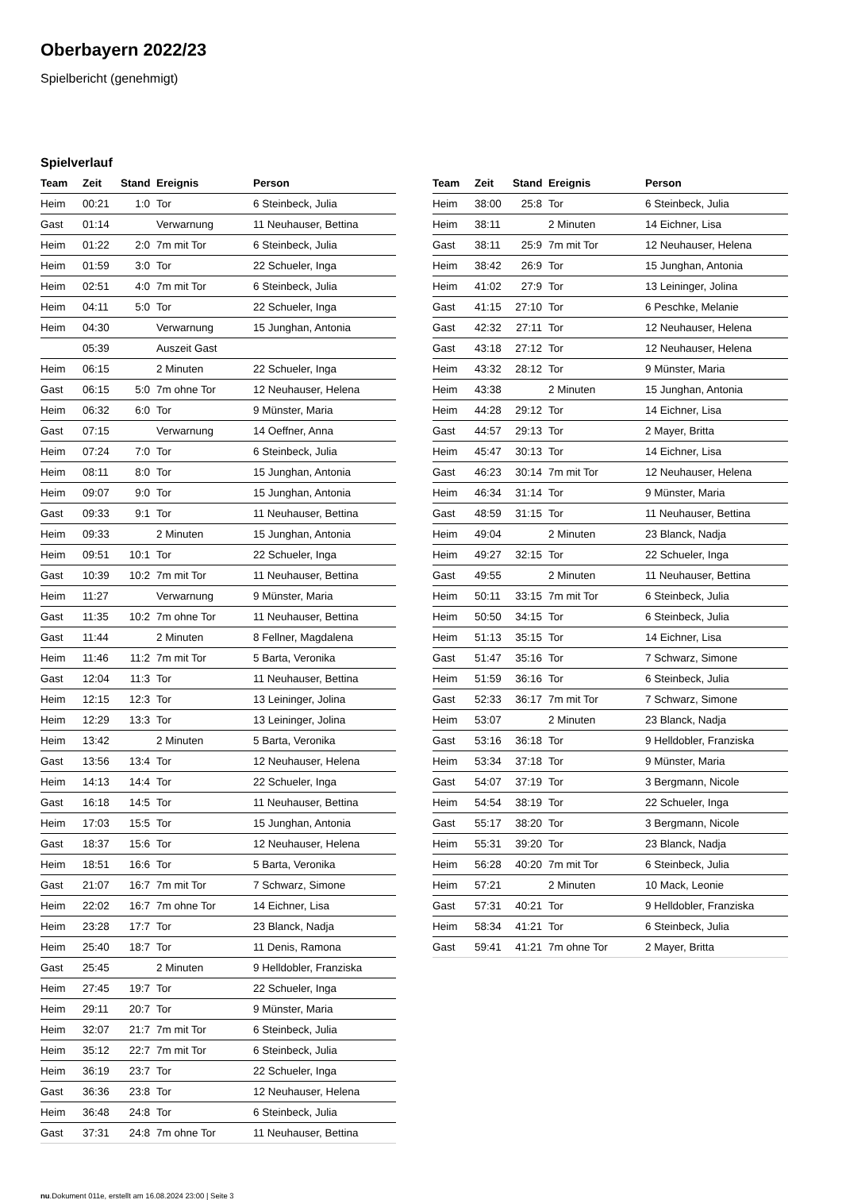Oberbayern 2022/23
Spielbericht (genehmigt)
Spielverlauf
| Team | Zeit | Stand | Ereignis | Person |
| --- | --- | --- | --- | --- |
| Heim | 00:21 | 1:0 | Tor | 6 Steinbeck, Julia |
| Gast | 01:14 | | Verwarnung | 11 Neuhauser, Bettina |
| Heim | 01:22 | 2:0 | 7m mit Tor | 6 Steinbeck, Julia |
| Heim | 01:59 | 3:0 | Tor | 22 Schueler, Inga |
| Heim | 02:51 | 4:0 | 7m mit Tor | 6 Steinbeck, Julia |
| Heim | 04:11 | 5:0 | Tor | 22 Schueler, Inga |
| Heim | 04:30 | | Verwarnung | 15 Junghan, Antonia |
| | 05:39 | | Auszeit Gast | |
| Heim | 06:15 | | 2 Minuten | 22 Schueler, Inga |
| Gast | 06:15 | 5:0 | 7m ohne Tor | 12 Neuhauser, Helena |
| Heim | 06:32 | 6:0 | Tor | 9 Münster, Maria |
| Gast | 07:15 | | Verwarnung | 14 Oeffner, Anna |
| Heim | 07:24 | 7:0 | Tor | 6 Steinbeck, Julia |
| Heim | 08:11 | 8:0 | Tor | 15 Junghan, Antonia |
| Heim | 09:07 | 9:0 | Tor | 15 Junghan, Antonia |
| Gast | 09:33 | 9:1 | Tor | 11 Neuhauser, Bettina |
| Heim | 09:33 | | 2 Minuten | 15 Junghan, Antonia |
| Heim | 09:51 | 10:1 | Tor | 22 Schueler, Inga |
| Gast | 10:39 | 10:2 | 7m mit Tor | 11 Neuhauser, Bettina |
| Heim | 11:27 | | Verwarnung | 9 Münster, Maria |
| Gast | 11:35 | 10:2 | 7m ohne Tor | 11 Neuhauser, Bettina |
| Gast | 11:44 | | 2 Minuten | 8 Fellner, Magdalena |
| Heim | 11:46 | 11:2 | 7m mit Tor | 5 Barta, Veronika |
| Gast | 12:04 | 11:3 | Tor | 11 Neuhauser, Bettina |
| Heim | 12:15 | 12:3 | Tor | 13 Leininger, Jolina |
| Heim | 12:29 | 13:3 | Tor | 13 Leininger, Jolina |
| Heim | 13:42 | | 2 Minuten | 5 Barta, Veronika |
| Gast | 13:56 | 13:4 | Tor | 12 Neuhauser, Helena |
| Heim | 14:13 | 14:4 | Tor | 22 Schueler, Inga |
| Gast | 16:18 | 14:5 | Tor | 11 Neuhauser, Bettina |
| Heim | 17:03 | 15:5 | Tor | 15 Junghan, Antonia |
| Gast | 18:37 | 15:6 | Tor | 12 Neuhauser, Helena |
| Heim | 18:51 | 16:6 | Tor | 5 Barta, Veronika |
| Gast | 21:07 | 16:7 | 7m mit Tor | 7 Schwarz, Simone |
| Heim | 22:02 | 16:7 | 7m ohne Tor | 14 Eichner, Lisa |
| Heim | 23:28 | 17:7 | Tor | 23 Blanck, Nadja |
| Heim | 25:40 | 18:7 | Tor | 11 Denis, Ramona |
| Gast | 25:45 | | 2 Minuten | 9 Helldobler, Franziska |
| Heim | 27:45 | 19:7 | Tor | 22 Schueler, Inga |
| Heim | 29:11 | 20:7 | Tor | 9 Münster, Maria |
| Heim | 32:07 | 21:7 | 7m mit Tor | 6 Steinbeck, Julia |
| Heim | 35:12 | 22:7 | 7m mit Tor | 6 Steinbeck, Julia |
| Heim | 36:19 | 23:7 | Tor | 22 Schueler, Inga |
| Gast | 36:36 | 23:8 | Tor | 12 Neuhauser, Helena |
| Heim | 36:48 | 24:8 | Tor | 6 Steinbeck, Julia |
| Gast | 37:31 | 24:8 | 7m ohne Tor | 11 Neuhauser, Bettina |
| Team | Zeit | Stand | Ereignis | Person |
| --- | --- | --- | --- | --- |
| Heim | 38:00 | 25:8 | Tor | 6 Steinbeck, Julia |
| Heim | 38:11 | | 2 Minuten | 14 Eichner, Lisa |
| Gast | 38:11 | 25:9 | 7m mit Tor | 12 Neuhauser, Helena |
| Heim | 38:42 | 26:9 | Tor | 15 Junghan, Antonia |
| Heim | 41:02 | 27:9 | Tor | 13 Leininger, Jolina |
| Gast | 41:15 | 27:10 | Tor | 6 Peschke, Melanie |
| Gast | 42:32 | 27:11 | Tor | 12 Neuhauser, Helena |
| Gast | 43:18 | 27:12 | Tor | 12 Neuhauser, Helena |
| Heim | 43:32 | 28:12 | Tor | 9 Münster, Maria |
| Heim | 43:38 | | 2 Minuten | 15 Junghan, Antonia |
| Heim | 44:28 | 29:12 | Tor | 14 Eichner, Lisa |
| Gast | 44:57 | 29:13 | Tor | 2 Mayer, Britta |
| Heim | 45:47 | 30:13 | Tor | 14 Eichner, Lisa |
| Gast | 46:23 | 30:14 | 7m mit Tor | 12 Neuhauser, Helena |
| Heim | 46:34 | 31:14 | Tor | 9 Münster, Maria |
| Gast | 48:59 | 31:15 | Tor | 11 Neuhauser, Bettina |
| Heim | 49:04 | | 2 Minuten | 23 Blanck, Nadja |
| Heim | 49:27 | 32:15 | Tor | 22 Schueler, Inga |
| Gast | 49:55 | | 2 Minuten | 11 Neuhauser, Bettina |
| Heim | 50:11 | 33:15 | 7m mit Tor | 6 Steinbeck, Julia |
| Heim | 50:50 | 34:15 | Tor | 6 Steinbeck, Julia |
| Heim | 51:13 | 35:15 | Tor | 14 Eichner, Lisa |
| Gast | 51:47 | 35:16 | Tor | 7 Schwarz, Simone |
| Heim | 51:59 | 36:16 | Tor | 6 Steinbeck, Julia |
| Gast | 52:33 | 36:17 | 7m mit Tor | 7 Schwarz, Simone |
| Heim | 53:07 | | 2 Minuten | 23 Blanck, Nadja |
| Gast | 53:16 | 36:18 | Tor | 9 Helldobler, Franziska |
| Heim | 53:34 | 37:18 | Tor | 9 Münster, Maria |
| Gast | 54:07 | 37:19 | Tor | 3 Bergmann, Nicole |
| Heim | 54:54 | 38:19 | Tor | 22 Schueler, Inga |
| Gast | 55:17 | 38:20 | Tor | 3 Bergmann, Nicole |
| Heim | 55:31 | 39:20 | Tor | 23 Blanck, Nadja |
| Heim | 56:28 | 40:20 | 7m mit Tor | 6 Steinbeck, Julia |
| Heim | 57:21 | | 2 Minuten | 10 Mack, Leonie |
| Gast | 57:31 | 40:21 | Tor | 9 Helldobler, Franziska |
| Heim | 58:34 | 41:21 | Tor | 6 Steinbeck, Julia |
| Gast | 59:41 | 41:21 | 7m ohne Tor | 2 Mayer, Britta |
nu.Dokument 011e, erstellt am 16.08.2024 23:00 | Seite 3